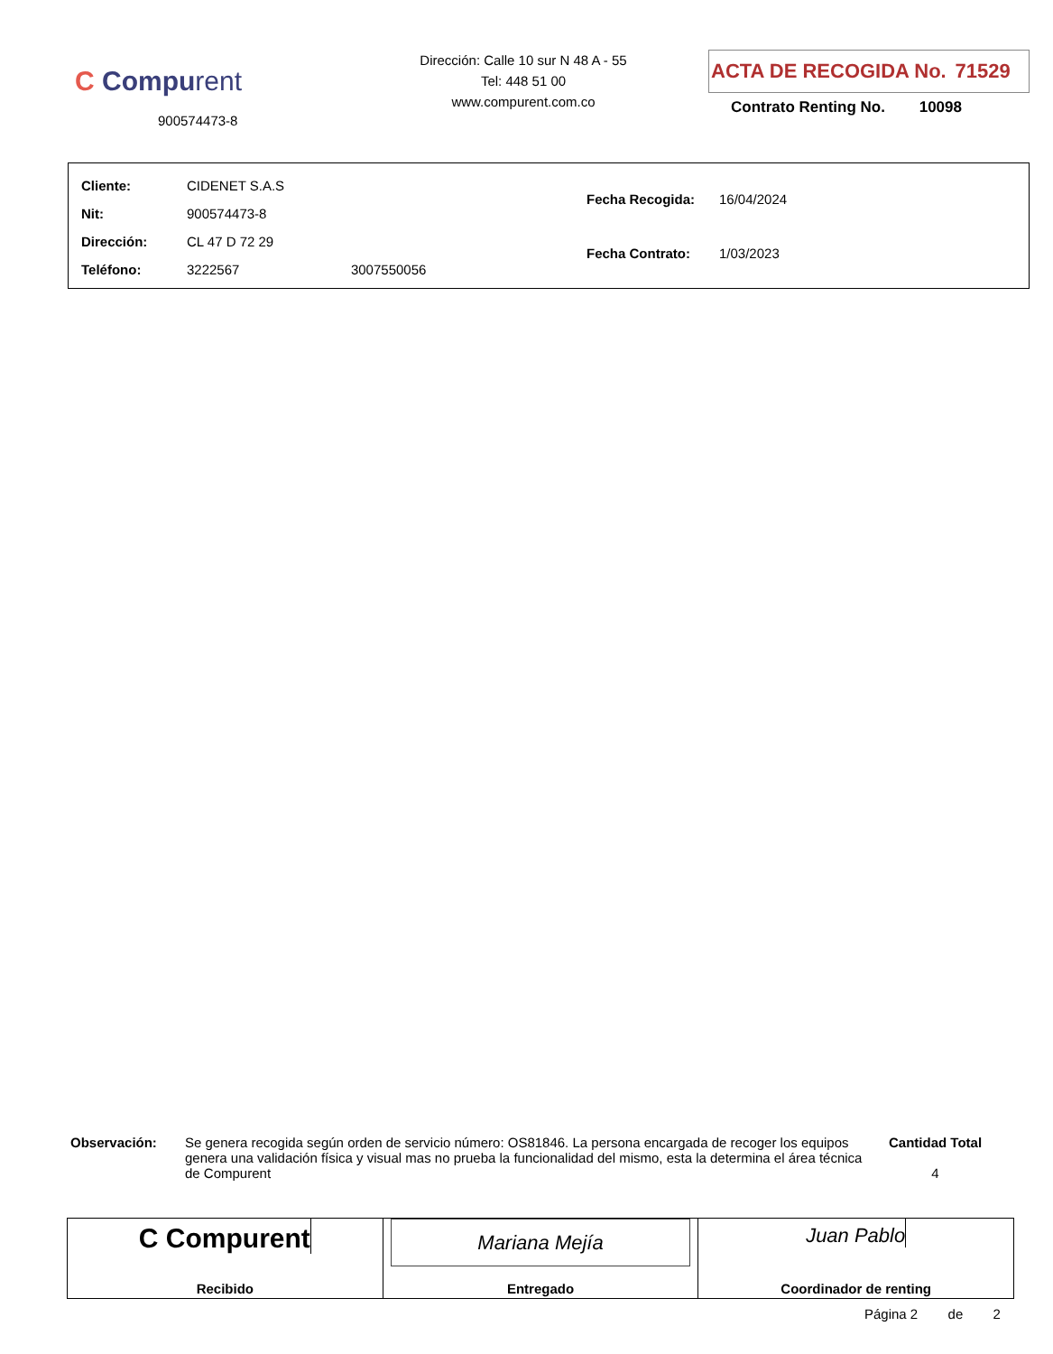C Compurent
900574473-8
Dirección: Calle 10 sur N 48 A - 55
Tel: 448 51 00
www.compurent.com.co
ACTA DE RECOGIDA No. 71529
Contrato Renting No. 10098
| Cliente: | CIDENET S.A.S | |
| Nit: | 900574473-8 | |
| Dirección: | CL 47 D 72 29 | |
| Teléfono: | 3222567 | 3007550056 |
| Fecha Recogida: | 16/04/2024 |
| Fecha Contrato: | 1/03/2023 |
Observación: Se genera recogida según orden de servicio número: OS81846. La persona encargada de recoger los equipos genera una validación física y visual mas no prueba la funcionalidad del mismo, esta la determina el área técnica de Compurent
Cantidad Total
4
C Compurent
Recibido
Mariana Mejía
Entregado
Juan Pablo
Coordinador de renting
Página 2 de 2